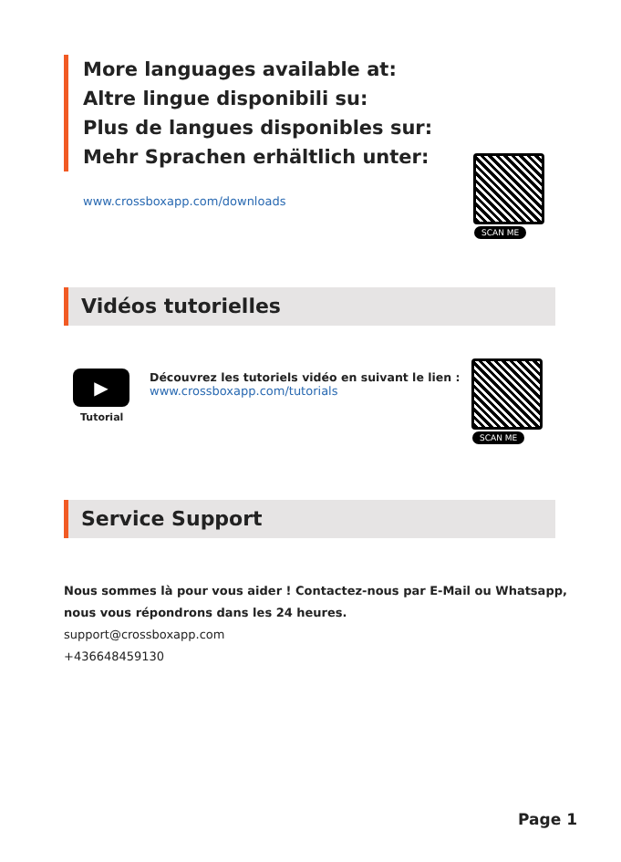More languages available at:
Altre lingue disponibili su:
Plus de langues disponibles sur:
Mehr Sprachen erhältlich unter:
www.crossboxapp.com/downloads
SCAN ME
Vidéos tutorielles
▶
Tutorial
Découvrez les tutoriels vidéo en suivant le lien :
www.crossboxapp.com/tutorials
SCAN ME
Service Support
Nous sommes là pour vous aider ! Contactez-nous par E-Mail ou Whatsapp,
nous vous répondrons dans les 24 heures.
support@crossboxapp.com
+436648459130
Page 1